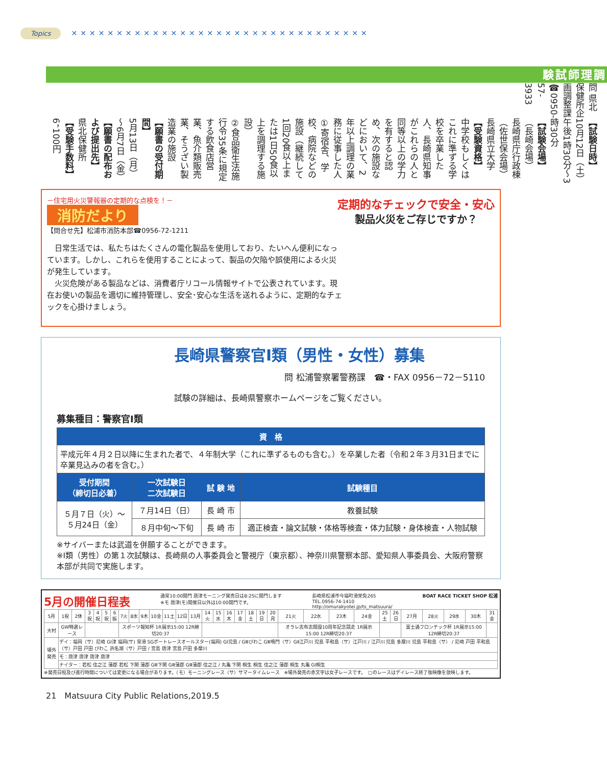Topics ✕✕✕✕✕✕✕✕✕✕✕✕✕✕✕✕✕✕✕✕✕✕✕✕✕✕✕✕✕✕✕✕✕
調理師試験
問 県北保健所企画調整課
☎0950-57-3933
【試験日時】
10月12日（土）
午後1時30分～3時30分
【試験会場】
（長崎会場）
長崎県庁行政棟
（佐世保会場）
長崎県立大学
【受験資格】
中学校もしくはこれに準ずる学校を卒業した人、長崎県知事がこれらの人と同等以上の学力を有すると認め、次の施設などにおいて、2年以上調理の業務に従事した人
①寄宿舎、学校、病院などの施設（継続して1回20食以上または1日50食以上を調理する施設）
②食品衛生法施行令35条に規定する飲食店営業、魚介類販売業、そうざい製造業の施設
【願書の受付期間】
5月13日（月）～6月7日（金）
【願書の配布および提出先】
県北保健所
【受験手数料】
6，100円
－住宅用火災警報器の定期的な点検を！－
消防だより
【問合せ先】松浦市消防本部☎0956-72-1211
定期的なチェックで安全・安心
製品火災をご存じですか？
　日常生活では、私たちはたくさんの電化製品を使用しており、たいへん便利になっています。しかし、これらを使用することによって、製品の欠陥や誤使用による火災が発生しています。
　火災危険がある製品などは、消費者庁リコール情報サイトで公表されています。現在お使いの製品を適切に維持管理し、安全･安心な生活を送れるように、定期的なチェックを心掛けましょう。
長崎県警察官Ⅰ類（男性・女性）募集
問 松浦警察署警務課　☎・FAX 0956－72－5110
試験の詳細は、長崎県警察ホームページをご覧ください。
募集種目：警察官Ⅰ類
| 資 格 | | | |
| --- | --- | --- | --- |
| 平成元年４月２日以降に生まれた者で、４年制大学（これに準ずるものも含む。）を卒業した者（令和２年３月31日までに卒業見込みの者を含む。） | | | |
| 受付期間 （締切日必着） | 一次試験日 二次試験日 | 試 験 地 | 試験種目 |
| ５月７日（火）～ ５月24日（金） | ７月14日（日） | 長 崎 市 | 教養試験 |
| | ８月中旬～下旬 | 長 崎 市 | 適正検査・論文試験・体格等検査・体力試験・身体検査・人物試験 |
※サイバーまたは武道を併願することができます。
※Ⅰ類（男性）の第１次試験は、長崎県の人事委員会と警視庁（東京都）、神奈川県警察本部、愛知県人事委員会、大阪府警察本部が共同で実施します。
5月の開催日程表 通常10:00開門 唐津モーニング発売日は8:25に開門します
※モ 唐津(モ)開催日以外は10:00開門です。 長崎県松浦市今福町滑栄免265
TEL.0956-74-1410
http://omurakyotei.jp/ts_matsuura/ BOAT RACE TICKET SHOP 松浦
| 5月 | 1祝 | 2休 | 3祝 | 4祝 | 5祝 | 6振 | 7火 | 8水 | 9木 | 10金 | 11土 | 12日 | 13月 | 14火 | 15水 | 16木 | 17金 | 18土 | 19日 | 20月 | 21火 | 22水 | 23木 | 24金 | 25土 | 26日 | 27月 | 28火 | 29水 | 30木 | 31金 |
| 大村 | GW特選レース | | | | | | スポーツ報知杯 1R展示15:00 12R締切20:37 | | | | | | | | | | | | | | オラレ志布志開設10周年記念競走 1R展示15:00 12R締切20:37 | | | | | | 富士通フロンテック杯 1R展示15:00 12R締切20:37 | | | | |
| 場外発売 | デイ：福岡（サ）尼崎 GⅠ津 福岡(サ) 常滑 SGボートレースオールスター(福岡) GⅠ児島 / GⅢびわこ GⅢ鳴門（サ）GⅡ江戸川 児島 平和島（サ）江戸川 / 江戸川 児島 多摩川 児島 平和島（サ） / 尼崎 戸田 平和島（サ）戸田 戸田 びわこ 浜名湖（サ）戸田 / 宮島 唐津 宮島 戸田 多摩川 | | | | | | | | | | | | | | | | | | | | | | | | | | | | | | |
| | モ：唐津 唐津 唐津 唐津 | | | | | | | | | | | | | | | | | | | | | | | | | | | | | | |
| | ナイター：若松 住之江 蒲郡 若松 下関 蒲郡 GⅢ下関 GⅢ蒲郡 GⅢ蒲郡 住之江 / 丸亀 下関 桐生 桐生 住之江 蒲郡 桐生 丸亀 GⅠ桐生 | | | | | | | | | | | | | | | | | | | | | | | | | | | | | | |
※発売日程及び進行時間については変更になる場合があります。（モ）モーニングレース（サ）サマータイムレース　※場外発売の赤文字は女子レースです。　□のレースはデイレース終了後映像を放映します。
21　Matsuura City Public Relations,2019.5